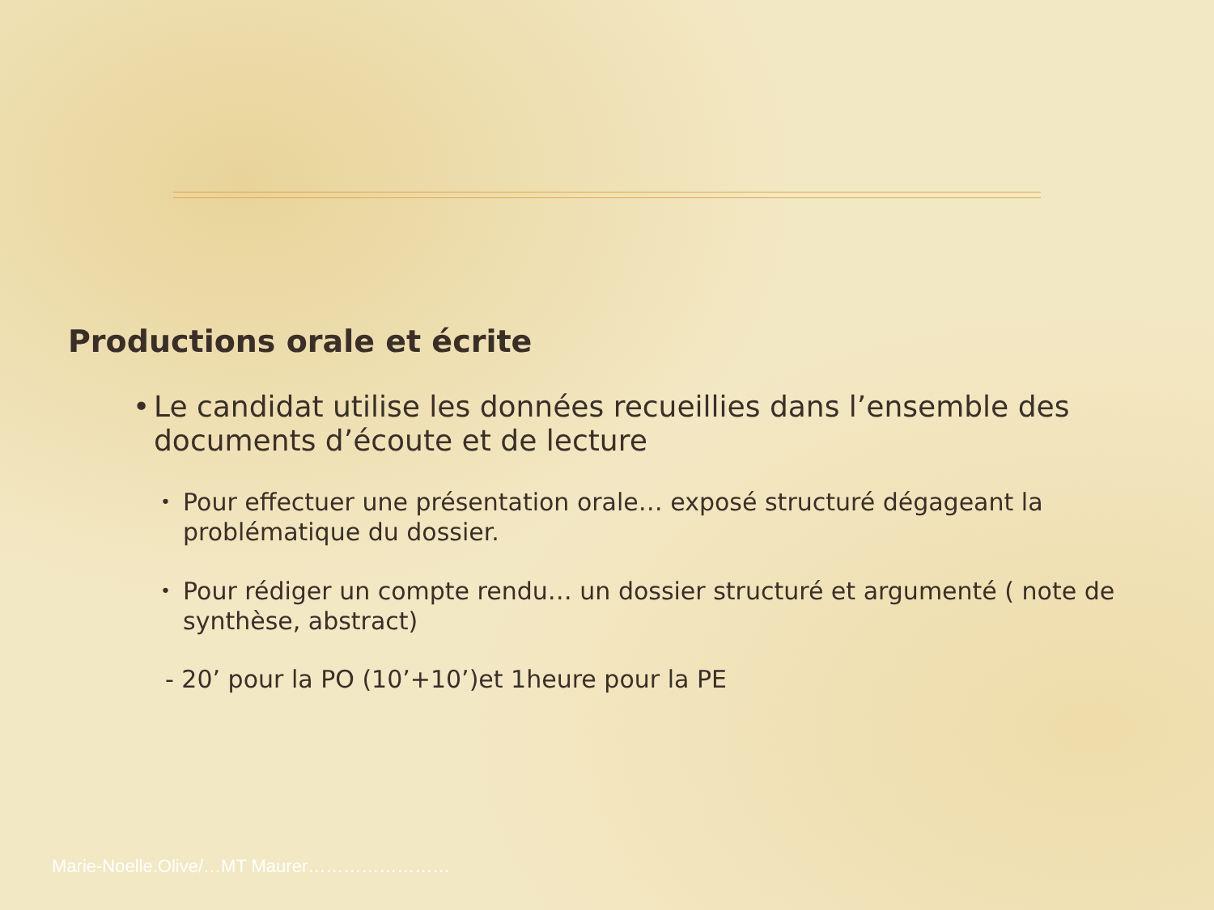Productions orale et écrite
• Le candidat utilise les données recueillies dans l’ensemble des documents d’écoute et de lecture
• Pour effectuer une présentation orale… exposé structuré dégageant la problématique du dossier.
• Pour rédiger un compte rendu… un dossier structuré et argumenté ( note de synthèse, abstract)
- 20’ pour la PO (10’+10’)et 1heure pour la PE
Marie-Noelle.Olive/…MT Maurer……………………